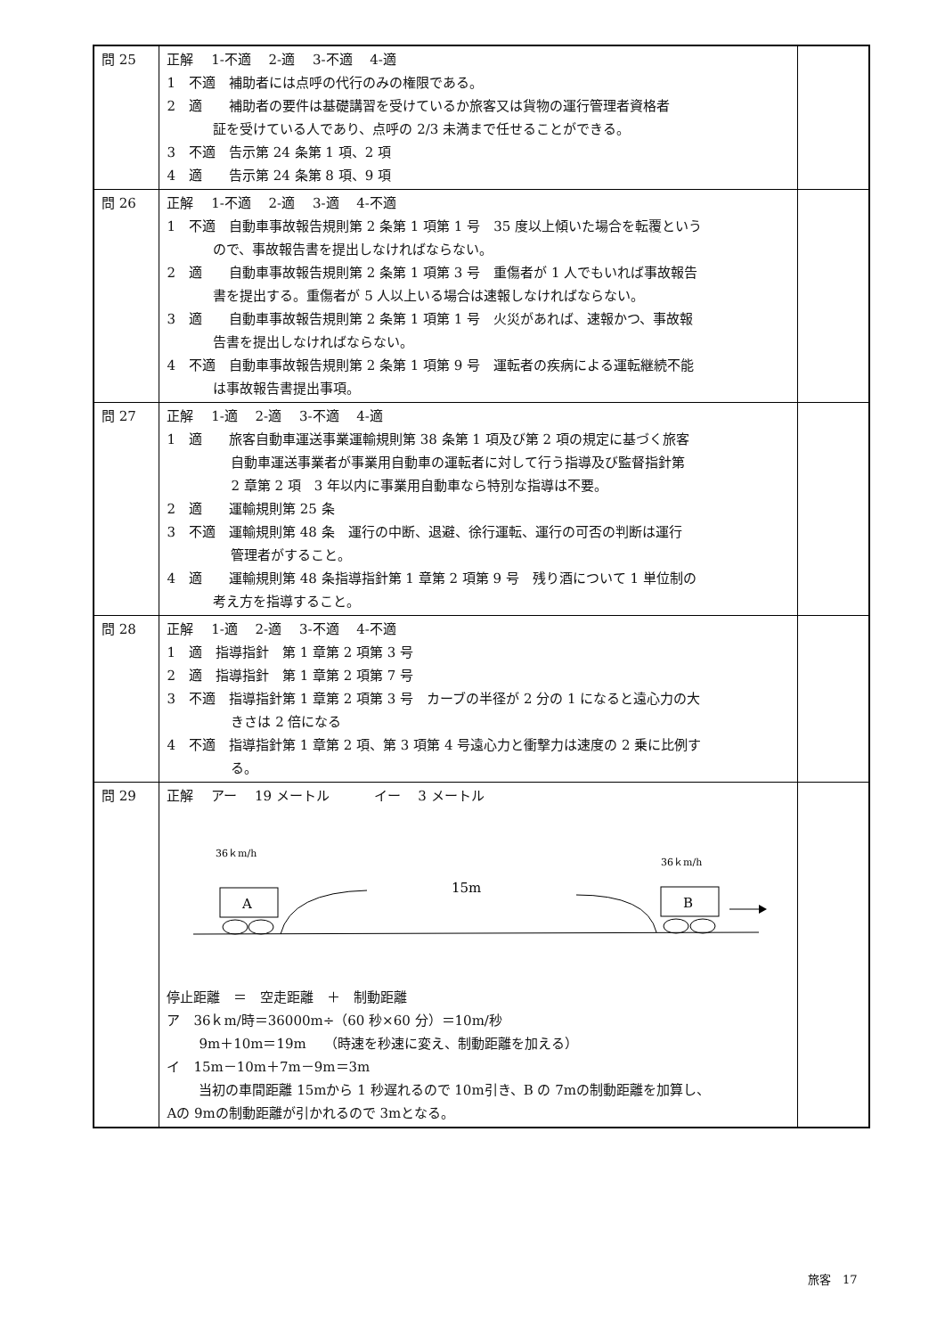| 問 25 | 正解 1-不適 2-適 3-不適 4-適 1 不適 補助者には点呼の代行のみの権限である。 2 適 補助者の要件は基礎講習を受けているか旅客又は貨物の運行管理者資格者 証を受けている人であり、点呼の 2/3 未満まで任せることができる。 3 不適 告示第 24 条第 1 項、2 項 4 適 告示第 24 条第 8 項、9 項 | |
| 問 26 | 正解 1-不適 2-適 3-適 4-不適 1 不適 自動車事故報告規則第 2 条第 1 項第 1 号 35 度以上傾いた場合を転覆という ので、事故報告書を提出しなければならない。 2 適 自動車事故報告規則第 2 条第 1 項第 3 号 重傷者が 1 人でもいれば事故報告 書を提出する。重傷者が 5 人以上いる場合は速報しなければならない。 3 適 自動車事故報告規則第 2 条第 1 項第 1 号 火災があれば、速報かつ、事故報 告書を提出しなければならない。 4 不適 自動車事故報告規則第 2 条第 1 項第 9 号 運転者の疾病による運転継続不能 は事故報告書提出事項。 | |
| 問 27 | 正解 1-適 2-適 3-不適 4-適 1 適 旅客自動車運送事業運輸規則第 38 条第 1 項及び第 2 項の規定に基づく旅客 自動車運送事業者が事業用自動車の運転者に対して行う指導及び監督指針第 2 章第 2 項 3 年以内に事業用自動車なら特別な指導は不要。 2 適 運輸規則第 25 条 3 不適 運輸規則第 48 条 運行の中断、退避、徐行運転、運行の可否の判断は運行 管理者がすること。 4 適 運輸規則第 48 条指導指針第 1 章第 2 項第 9 号 残り酒について 1 単位制の 考え方を指導すること。 | |
| 問 28 | 正解 1-適 2-適 3-不適 4-不適 1 適 指導指針 第 1 章第 2 項第 3 号 2 適 指導指針 第 1 章第 2 項第 7 号 3 不適 指導指針第 1 章第 2 項第 3 号 カーブの半径が 2 分の 1 になると遠心力の大 きさは 2 倍になる 4 不適 指導指針第 1 章第 2 項、第 3 項第 4 号遠心力と衝撃力は速度の 2 乗に比例す る。 | |
| 問 29 | 正解 アー 19 メートル イー 3 メートル 36ｋm/h 36ｋm/h 15m A B 停止距離 ＝ 空走距離 ＋ 制動距離 ア 36ｋm/時＝36000m÷（60 秒×60 分）＝10m/秒 9m＋10m＝19m （時速を秒速に変え、制動距離を加える） イ 15m－10m＋7m－9m＝3m 当初の車間距離 15mから 1 秒遅れるので 10m引き、B の 7mの制動距離を加算し、 Aの 9mの制動距離が引かれるので 3mとなる。 | |
旅客　17